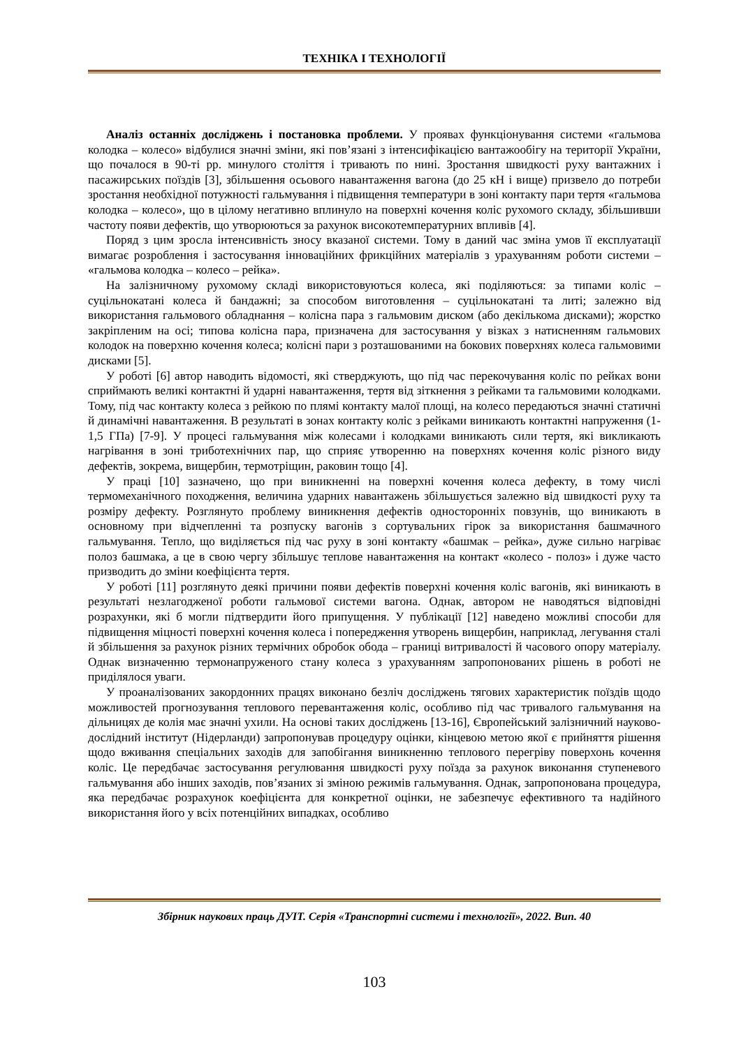ТЕХНІКА І ТЕХНОЛОГІЇ
Аналіз останніх досліджень і постановка проблеми. У проявах функціонування системи «гальмова колодка – колесо» відбулися значні зміни, які пов’язані з інтенсифікацією вантажообігу на території України, що почалося в 90-ті рр. минулого століття і тривають по нині. Зростання швидкості руху вантажних і пасажирських поїздів [3], збільшення осьового навантаження вагона (до 25 кН і вище) призвело до потреби зростання необхідної потужності гальмування і підвищення температури в зоні контакту пари тертя «гальмова колодка – колесо», що в цілому негативно вплинуло на поверхні кочення коліс рухомого складу, збільшивши частоту появи дефектів, що утворюються за рахунок високотемпературних впливів [4].
Поряд з цим зросла інтенсивність зносу вказаної системи. Тому в даний час зміна умов її експлуатації вимагає розроблення і застосування інноваційних фрикційних матеріалів з урахуванням роботи системи – «гальмова колодка – колесо – рейка».
На залізничному рухомому складі використовуються колеса, які поділяються: за типами коліс – суцільнокатані колеса й бандажні; за способом виготовлення – суцільнокатані та литі; залежно від використання гальмового обладнання – колісна пара з гальмовим диском (або декількома дисками); жорстко закріпленим на осі; типова колісна пара, призначена для застосування у візках з натисненням гальмових колодок на поверхню кочення колеса; колісні пари з розташованими на бокових поверхнях колеса гальмовими дисками [5].
У роботі [6] автор наводить відомості, які стверджують, що під час перекочування коліс по рейках вони сприймають великі контактні й ударні навантаження, тертя від зіткнення з рейками та гальмовими колодками. Тому, під час контакту колеса з рейкою по плямі контакту малої площі, на колесо передаються значні статичні й динамічні навантаження. В результаті в зонах контакту коліс з рейками виникають контактні напруження (1-1,5 ГПа) [7-9]. У процесі гальмування між колесами і колодками виникають сили тертя, які викликають нагрівання в зоні триботехнічних пар, що сприяє утворенню на поверхнях кочення коліс різного виду дефектів, зокрема, вищербин, термотріщин, раковин тощо [4].
У праці [10] зазначено, що при виникненні на поверхні кочення колеса дефекту, в тому числі термомеханічного походження, величина ударних навантажень збільшується залежно від швидкості руху та розміру дефекту. Розглянуто проблему виникнення дефектів односторонніх повзунів, що виникають в основному при відчепленні та розпуску вагонів з сортувальних гірок за використання башмачного гальмування. Тепло, що виділяється під час руху в зоні контакту «башмак – рейка», дуже сильно нагріває полоз башмака, а це в свою чергу збільшує теплове навантаження на контакт «колесо - полоз» і дуже часто призводить до зміни коефіцієнта тертя.
У роботі [11] розглянуто деякі причини появи дефектів поверхні кочення коліс вагонів, які виникають в результаті незлагодженої роботи гальмової системи вагона. Однак, автором не наводяться відповідні розрахунки, які б могли підтвердити його припущення. У публікації [12] наведено можливі способи для підвищення міцності поверхні кочення колеса і попередження утворень вищербин, наприклад, легування сталі й збільшення за рахунок різних термічних обробок обода – границі витривалості й часового опору матеріалу. Однак визначенню термонапруженого стану колеса з урахуванням запропонованих рішень в роботі не приділялося уваги.
У проаналізованих закордонних працях виконано безліч досліджень тягових характеристик поїздів щодо можливостей прогнозування теплового перевантаження коліс, особливо під час тривалого гальмування на дільницях де колія має значні ухили. На основі таких досліджень [13-16], Європейський залізничний науково-дослідний інститут (Нідерланди) запропонував процедуру оцінки, кінцевою метою якої є прийняття рішення щодо вживання спеціальних заходів для запобігання виникненню теплового перегріву поверхонь кочення коліс. Це передбачає застосування регулювання швидкості руху поїзда за рахунок виконання ступеневого гальмування або інших заходів, пов’язаних зі зміною режимів гальмування. Однак, запропонована процедура, яка передбачає розрахунок коефіцієнта для конкретної оцінки, не забезпечує ефективного та надійного використання його у всіх потенційних випадках, особливо
Збірник наукових праць ДУІТ. Серія «Транспортні системи і технології», 2022. Вип. 40
103